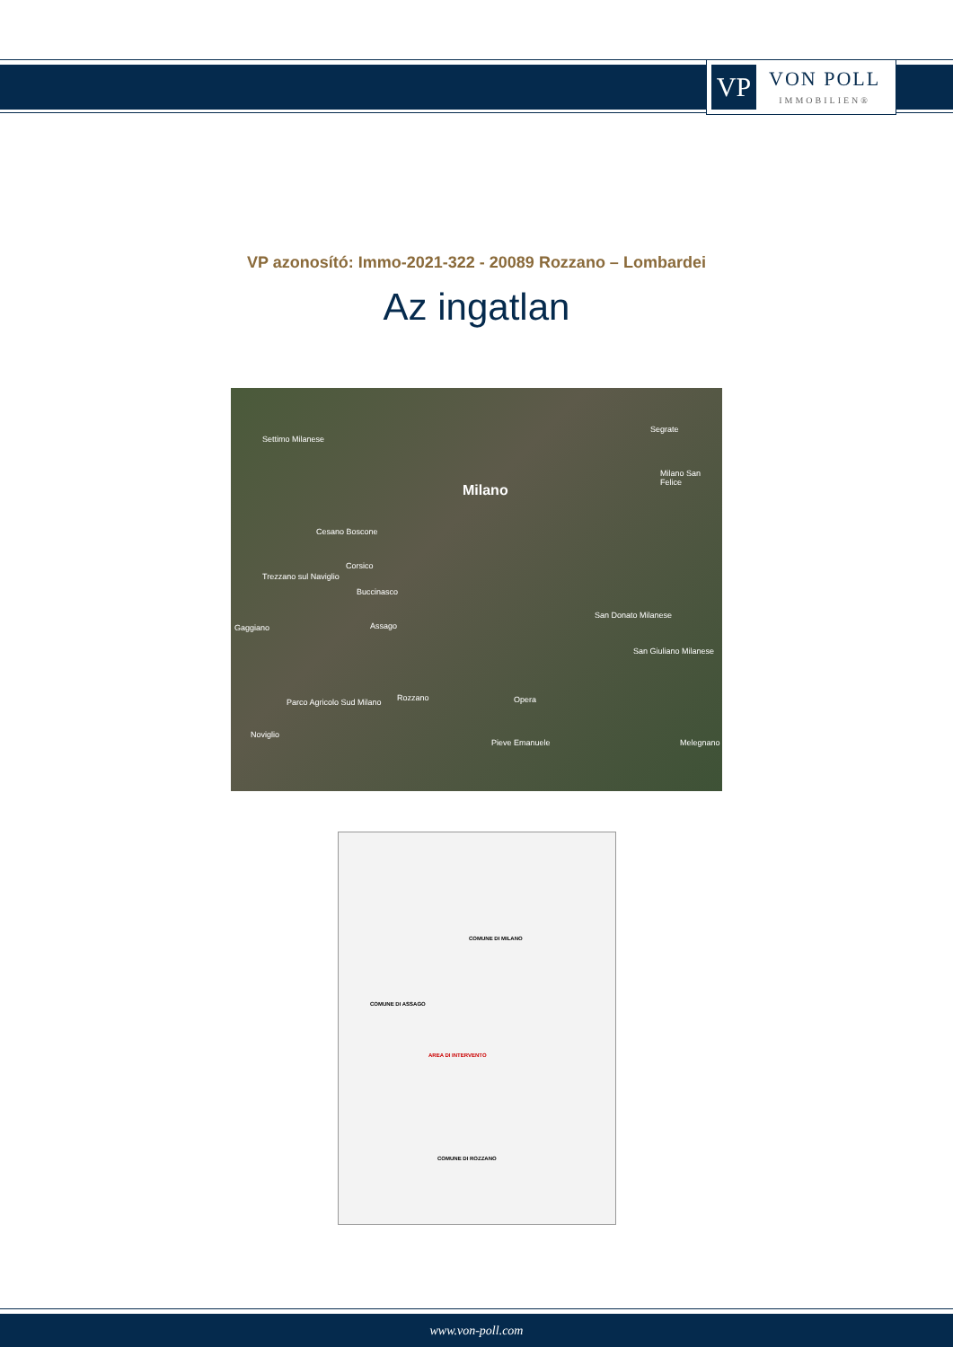VP
VON POLL
IMMOBILIEN®
VP azonosító: Immo-2021-322 - 20089 Rozzano – Lombardei
Az ingatlan
Settimo Milanese
Milano
Segrate
Milano San Felice
Cesano Boscone
Corsico
Trezzano sul Naviglio
Buccinasco
Gaggiano Assago
San Donato Milanese
San Giuliano Milanese
Rozzano Opera
Parco Agricolo Sud Milano
Noviglio
Pieve Emanuele Melegnano
COMUNE DI MILANO
COMUNE DI ASSAGO
AREA DI INTERVENTO
COMUNE DI ROZZANO
www.von-poll.com